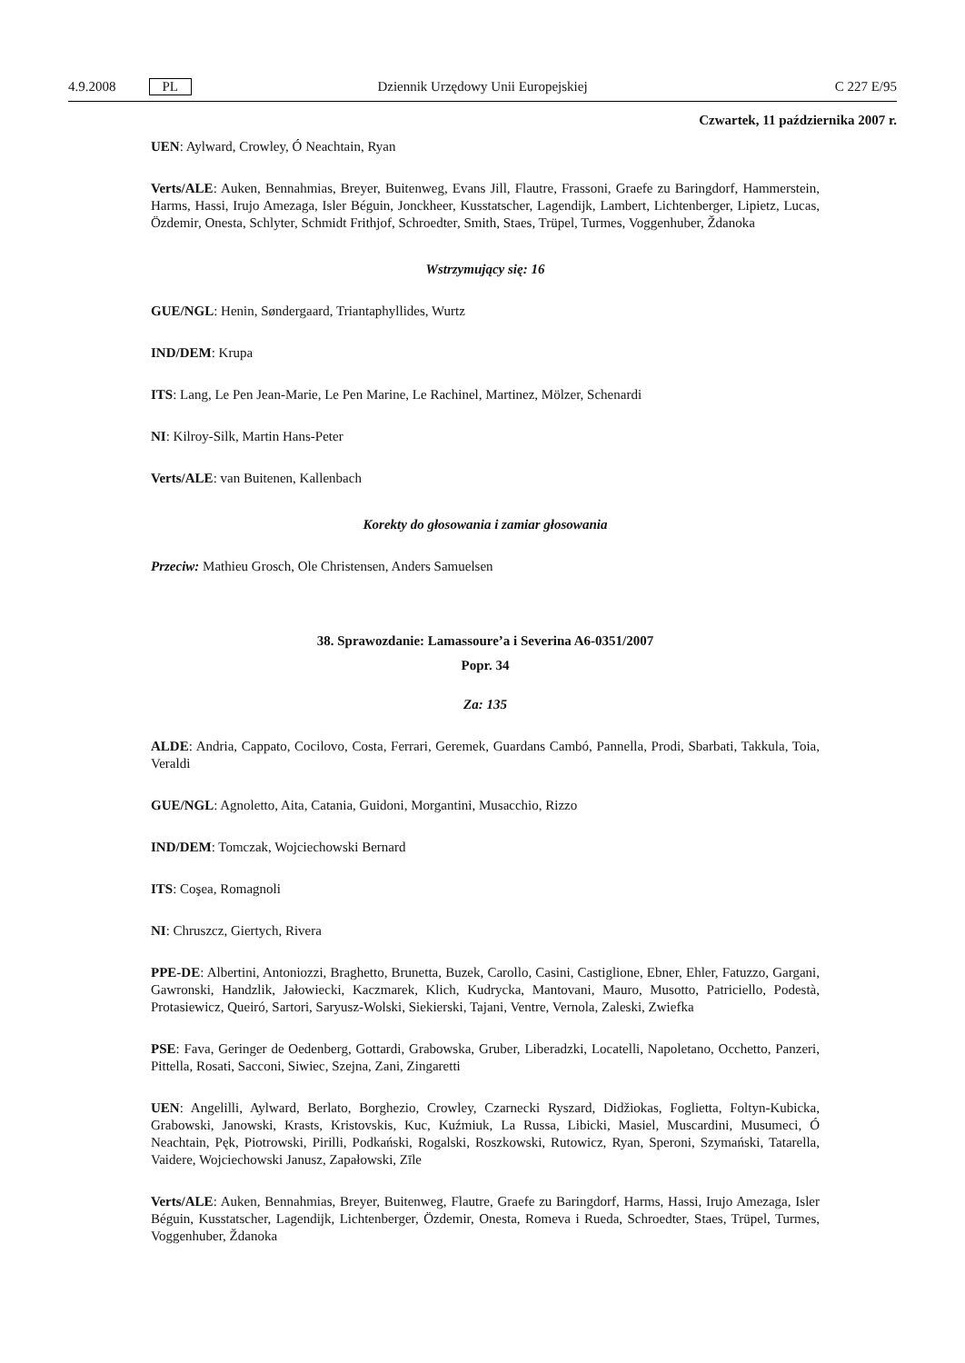4.9.2008 PL
Dziennik Urzędowy Unii Europejskiej C 227 E/95
Czwartek, 11 października 2007 r.
UEN: Aylward, Crowley, Ó Neachtain, Ryan
Verts/ALE: Auken, Bennahmias, Breyer, Buitenweg, Evans Jill, Flautre, Frassoni, Graefe zu Baringdorf, Hammerstein, Harms, Hassi, Irujo Amezaga, Isler Béguin, Jonckheer, Kusstatscher, Lagendijk, Lambert, Lichtenberger, Lipietz, Lucas, Özdemir, Onesta, Schlyter, Schmidt Frithjof, Schroedter, Smith, Staes, Trüpel, Turmes, Voggenhuber, Ždanoka
Wstrzymujący się: 16
GUE/NGL: Henin, Søndergaard, Triantaphyllides, Wurtz
IND/DEM: Krupa
ITS: Lang, Le Pen Jean-Marie, Le Pen Marine, Le Rachinel, Martinez, Mölzer, Schenardi
NI: Kilroy-Silk, Martin Hans-Peter
Verts/ALE: van Buitenen, Kallenbach
Korekty do głosowania i zamiar głosowania
Przeciw: Mathieu Grosch, Ole Christensen, Anders Samuelsen
38. Sprawozdanie: Lamassoure’a i Severina A6-0351/2007
Popr. 34
Za: 135
ALDE: Andria, Cappato, Cocilovo, Costa, Ferrari, Geremek, Guardans Cambó, Pannella, Prodi, Sbarbati, Takkula, Toia, Veraldi
GUE/NGL: Agnoletto, Aita, Catania, Guidoni, Morgantini, Musacchio, Rizzo
IND/DEM: Tomczak, Wojciechowski Bernard
ITS: Coşea, Romagnoli
NI: Chruszcz, Giertych, Rivera
PPE-DE: Albertini, Antoniozzi, Braghetto, Brunetta, Buzek, Carollo, Casini, Castiglione, Ebner, Ehler, Fatuzzo, Gargani, Gawronski, Handzlik, Jałowiecki, Kaczmarek, Klich, Kudrycka, Mantovani, Mauro, Musotto, Patriciello, Podestà, Protasiewicz, Queiró, Sartori, Saryusz-Wolski, Siekierski, Tajani, Ventre, Vernola, Zaleski, Zwiefka
PSE: Fava, Geringer de Oedenberg, Gottardi, Grabowska, Gruber, Liberadzki, Locatelli, Napoletano, Occhetto, Panzeri, Pittella, Rosati, Sacconi, Siwiec, Szejna, Zani, Zingaretti
UEN: Angelilli, Aylward, Berlato, Borghezio, Crowley, Czarnecki Ryszard, Didžiokas, Foglietta, Foltyn-Kubicka, Grabowski, Janowski, Krasts, Kristovskis, Kuc, Kuźmiuk, La Russa, Libicki, Masiel, Muscardini, Musumeci, Ó Neachtain, Pęk, Piotrowski, Pirilli, Podkański, Rogalski, Roszkowski, Rutowicz, Ryan, Speroni, Szymański, Tatarella, Vaidere, Wojciechowski Janusz, Zapałowski, Zīle
Verts/ALE: Auken, Bennahmias, Breyer, Buitenweg, Flautre, Graefe zu Baringdorf, Harms, Hassi, Irujo Amezaga, Isler Béguin, Kusstatscher, Lagendijk, Lichtenberger, Özdemir, Onesta, Romeva i Rueda, Schroedter, Staes, Trüpel, Turmes, Voggenhuber, Ždanoka